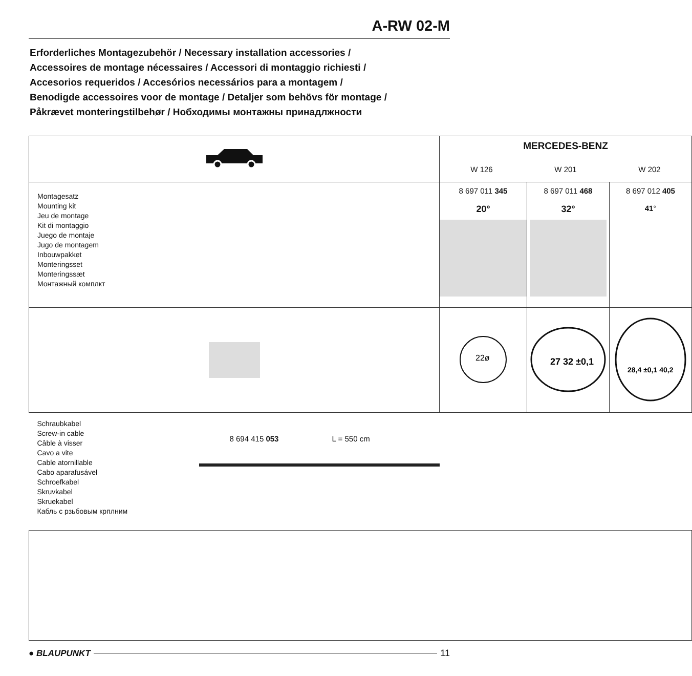A-RW 02-M
Erforderliches Montagezubehör / Necessary installation accessories /
Accessoires de montage nécessaires / Accessori di montaggio richiesti /
Accesorios requeridos / Accesórios necessários para a montagem /
Benodigde accessoires voor de montage / Detaljer som behövs för montage /
Påkrævet monteringstilbehør / Нобходимы монтажны принадлжности
| | MERCEDES-BENZ W 126 W 201 W 202 | | |
| Montagesatz Mounting kit Jeu de montage Kit di montaggio Juego de montaje Jugo de montagem Inbouwpakket Monteringsset Monteringssæt Монтажный комплкт | 8 697 011 345 20° | 8 697 011 468 32° | 8 697 012 405 41 ° |
| | 22ø | 27 32 ±0,1 | 28,4 ±0,1 40,2 |
| Schraubkabel Screw-in cable Câble à visser Cavo a vite Cable atornillable Cabo aparafusável Schroefkabel Skruvkabel Skruekabel Кабль с рзьбовым крплним 8 694 415 053 L = 550 cm | | | |
● BLAUPUNKT 11